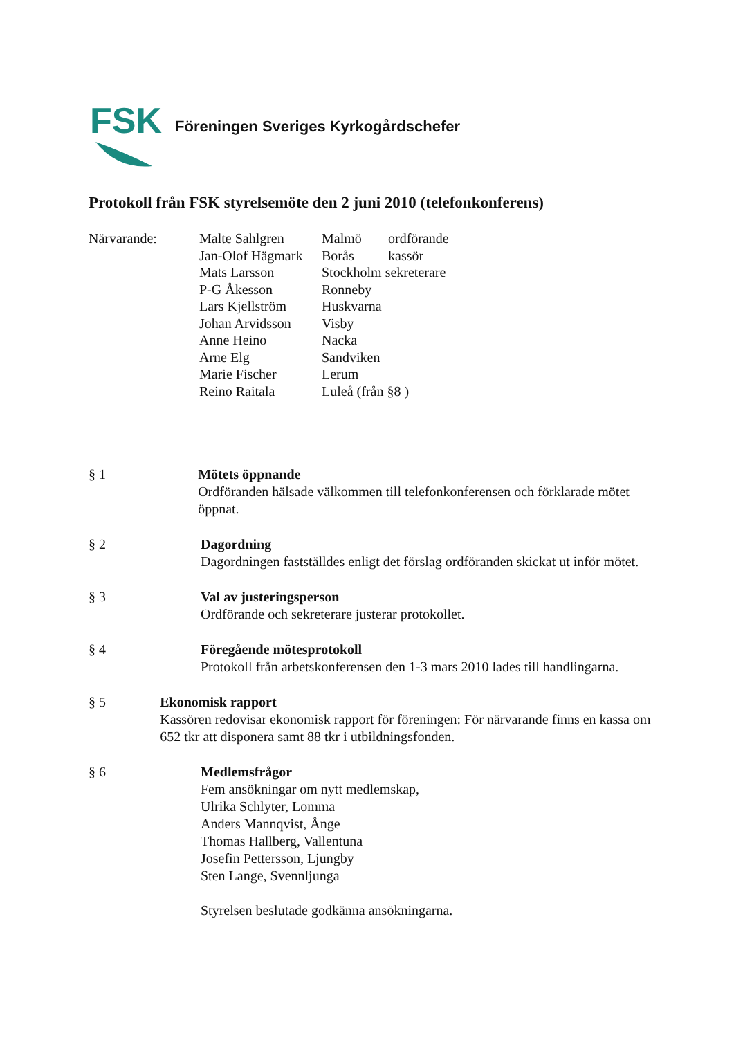FSK
Föreningen Sveriges Kyrkogårdschefer
Protokoll från FSK styrelsemöte den 2 juni 2010 (telefonkonferens)
| Närvarande: | Malte Sahlgren | Malmö | ordförande |
| | Jan-Olof Hägmark | Borås | kassör |
| | Mats Larsson | Stockholm sekreterare | |
| | P-G Åkesson | Ronneby | |
| | Lars Kjellström | Huskvarna | |
| | Johan Arvidsson | Visby | |
| | Anne Heino | Nacka | |
| | Arne Elg | Sandviken | |
| | Marie Fischer | Lerum | |
| | Reino Raitala | Luleå (från §8 ) | |
§ 1 Mötets öppnande
Ordföranden hälsade välkommen till telefonkonferensen och förklarade mötet öppnat.
§ 2 Dagordning
Dagordningen fastställdes enligt det förslag ordföranden skickat ut inför mötet.
§ 3 Val av justeringsperson
Ordförande och sekreterare justerar protokollet.
§ 4 Föregående mötesprotokoll
Protokoll från arbetskonferensen den 1-3 mars 2010 lades till handlingarna.
§ 5 Ekonomisk rapport
Kassören redovisar ekonomisk rapport för föreningen: För närvarande finns en kassa om 652 tkr att disponera samt 88 tkr i utbildningsfonden.
§ 6 Medlemsfrågor
Fem ansökningar om nytt medlemskap,
Ulrika Schlyter, Lomma
Anders Mannqvist, Ånge
Thomas Hallberg, Vallentuna
Josefin Pettersson, Ljungby
Sten Lange, Svennljunga
Styrelsen beslutade godkänna ansökningarna.